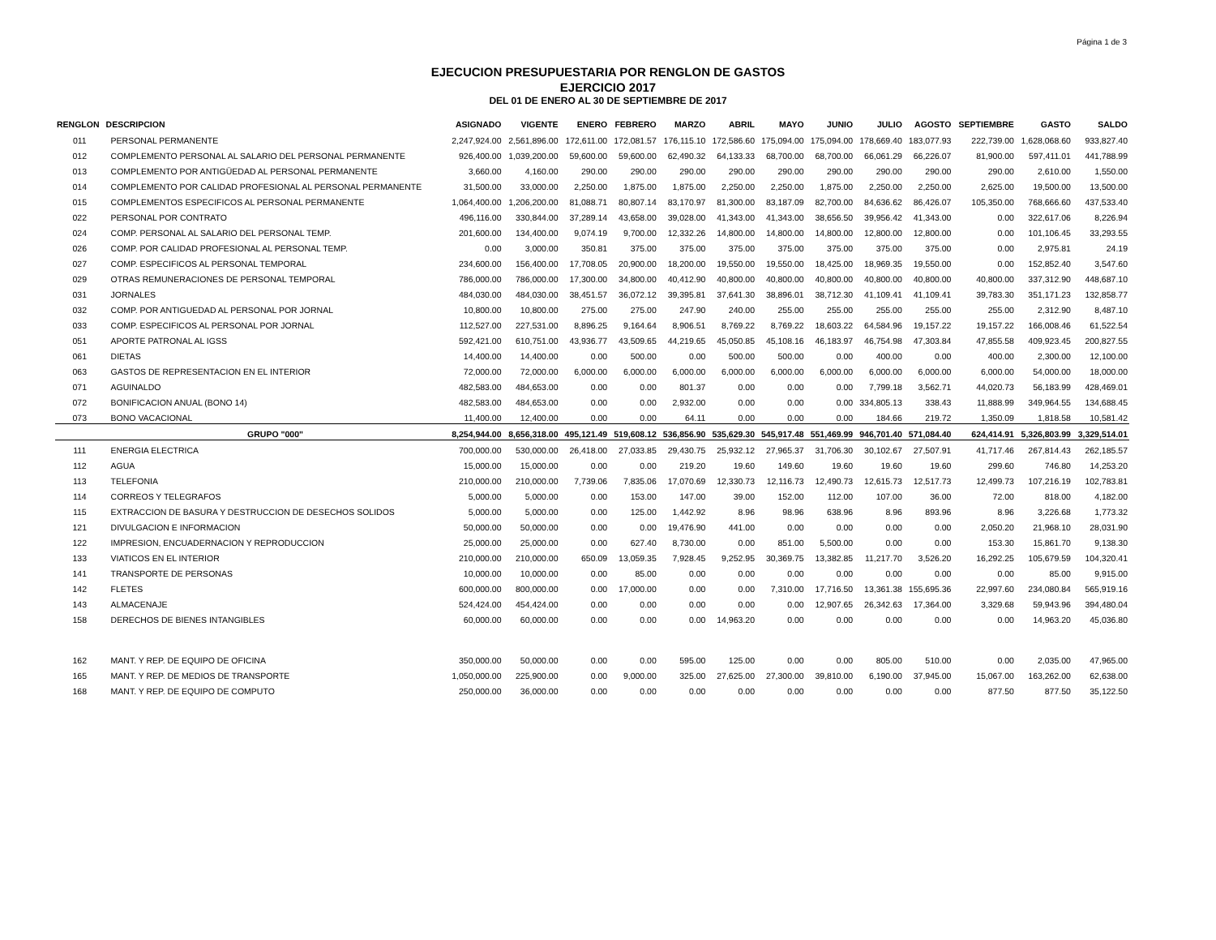Página 1 de 3
EJECUCION PRESUPUESTARIA POR RENGLON DE GASTOS
EJERCICIO 2017
DEL 01 DE ENERO AL 30 DE SEPTIEMBRE DE 2017
| RENGLON | DESCRIPCION | ASIGNADO | VIGENTE | ENERO | FEBRERO | MARZO | ABRIL | MAYO | JUNIO | JULIO | AGOSTO | SEPTIEMBRE | GASTO | SALDO |
| --- | --- | --- | --- | --- | --- | --- | --- | --- | --- | --- | --- | --- | --- | --- |
| 011 | PERSONAL PERMANENTE | 2,247,924.00 | 2,561,896.00 | 172,611.00 | 172,081.57 | 176,115.10 | 172,586.60 | 175,094.00 | 175,094.00 | 178,669.40 | 183,077.93 | 222,739.00 | 1,628,068.60 | 933,827.40 |
| 012 | COMPLEMENTO PERSONAL AL SALARIO DEL PERSONAL PERMANENTE | 926,400.00 | 1,039,200.00 | 59,600.00 | 59,600.00 | 62,490.32 | 64,133.33 | 68,700.00 | 68,700.00 | 66,061.29 | 66,226.07 | 81,900.00 | 597,411.01 | 441,788.99 |
| 013 | COMPLEMENTO POR ANTIGÜEDAD AL PERSONAL PERMANENTE | 3,660.00 | 4,160.00 | 290.00 | 290.00 | 290.00 | 290.00 | 290.00 | 290.00 | 290.00 | 290.00 | 290.00 | 2,610.00 | 1,550.00 |
| 014 | COMPLEMENTO POR CALIDAD PROFESIONAL AL PERSONAL PERMANENTE | 31,500.00 | 33,000.00 | 2,250.00 | 1,875.00 | 1,875.00 | 2,250.00 | 2,250.00 | 1,875.00 | 2,250.00 | 2,250.00 | 2,625.00 | 19,500.00 | 13,500.00 |
| 015 | COMPLEMENTOS ESPECIFICOS AL PERSONAL PERMANENTE | 1,064,400.00 | 1,206,200.00 | 81,088.71 | 80,807.14 | 83,170.97 | 81,300.00 | 83,187.09 | 82,700.00 | 84,636.62 | 86,426.07 | 105,350.00 | 768,666.60 | 437,533.40 |
| 022 | PERSONAL POR CONTRATO | 496,116.00 | 330,844.00 | 37,289.14 | 43,658.00 | 39,028.00 | 41,343.00 | 41,343.00 | 38,656.50 | 39,956.42 | 41,343.00 | 0.00 | 322,617.06 | 8,226.94 |
| 024 | COMP. PERSONAL AL SALARIO DEL PERSONAL TEMP. | 201,600.00 | 134,400.00 | 9,074.19 | 9,700.00 | 12,332.26 | 14,800.00 | 14,800.00 | 14,800.00 | 12,800.00 | 12,800.00 | 0.00 | 101,106.45 | 33,293.55 |
| 026 | COMP. POR CALIDAD PROFESIONAL AL PERSONAL TEMP. | 0.00 | 3,000.00 | 350.81 | 375.00 | 375.00 | 375.00 | 375.00 | 375.00 | 375.00 | 375.00 | 0.00 | 2,975.81 | 24.19 |
| 027 | COMP. ESPECIFICOS AL PERSONAL TEMPORAL | 234,600.00 | 156,400.00 | 17,708.05 | 20,900.00 | 18,200.00 | 19,550.00 | 19,550.00 | 18,425.00 | 18,969.35 | 19,550.00 | 0.00 | 152,852.40 | 3,547.60 |
| 029 | OTRAS REMUNERACIONES DE PERSONAL TEMPORAL | 786,000.00 | 786,000.00 | 17,300.00 | 34,800.00 | 40,412.90 | 40,800.00 | 40,800.00 | 40,800.00 | 40,800.00 | 40,800.00 | 40,800.00 | 337,312.90 | 448,687.10 |
| 031 | JORNALES | 484,030.00 | 484,030.00 | 38,451.57 | 36,072.12 | 39,395.81 | 37,641.30 | 38,896.01 | 38,712.30 | 41,109.41 | 41,109.41 | 39,783.30 | 351,171.23 | 132,858.77 |
| 032 | COMP. POR ANTIGUEDAD AL PERSONAL POR JORNAL | 10,800.00 | 10,800.00 | 275.00 | 275.00 | 247.90 | 240.00 | 255.00 | 255.00 | 255.00 | 255.00 | 255.00 | 2,312.90 | 8,487.10 |
| 033 | COMP. ESPECIFICOS AL PERSONAL POR JORNAL | 112,527.00 | 227,531.00 | 8,896.25 | 9,164.64 | 8,906.51 | 8,769.22 | 8,769.22 | 18,603.22 | 64,584.96 | 19,157.22 | 19,157.22 | 166,008.46 | 61,522.54 |
| 051 | APORTE PATRONAL AL IGSS | 592,421.00 | 610,751.00 | 43,936.77 | 43,509.65 | 44,219.65 | 45,050.85 | 45,108.16 | 46,183.97 | 46,754.98 | 47,303.84 | 47,855.58 | 409,923.45 | 200,827.55 |
| 061 | DIETAS | 14,400.00 | 14,400.00 | 0.00 | 500.00 | 0.00 | 500.00 | 500.00 | 0.00 | 400.00 | 0.00 | 400.00 | 2,300.00 | 12,100.00 |
| 063 | GASTOS DE REPRESENTACION EN EL INTERIOR | 72,000.00 | 72,000.00 | 6,000.00 | 6,000.00 | 6,000.00 | 6,000.00 | 6,000.00 | 6,000.00 | 6,000.00 | 6,000.00 | 6,000.00 | 54,000.00 | 18,000.00 |
| 071 | AGUINALDO | 482,583.00 | 484,653.00 | 0.00 | 0.00 | 801.37 | 0.00 | 0.00 | 0.00 | 7,799.18 | 3,562.71 | 44,020.73 | 56,183.99 | 428,469.01 |
| 072 | BONIFICACION ANUAL (BONO 14) | 482,583.00 | 484,653.00 | 0.00 | 0.00 | 2,932.00 | 0.00 | 0.00 | 0.00 | 334,805.13 | 338.43 | 11,888.99 | 349,964.55 | 134,688.45 |
| 073 | BONO VACACIONAL | 11,400.00 | 12,400.00 | 0.00 | 0.00 | 64.11 | 0.00 | 0.00 | 0.00 | 184.66 | 219.72 | 1,350.09 | 1,818.58 | 10,581.42 |
| | GRUPO "000" | 8,254,944.00 | 8,656,318.00 | 495,121.49 | 519,608.12 | 536,856.90 | 535,629.30 | 545,917.48 | 551,469.99 | 946,701.40 | 571,084.40 | 624,414.91 | 5,326,803.99 | 3,329,514.01 |
| 111 | ENERGIA ELECTRICA | 700,000.00 | 530,000.00 | 26,418.00 | 27,033.85 | 29,430.75 | 25,932.12 | 27,965.37 | 31,706.30 | 30,102.67 | 27,507.91 | 41,717.46 | 267,814.43 | 262,185.57 |
| 112 | AGUA | 15,000.00 | 15,000.00 | 0.00 | 0.00 | 219.20 | 19.60 | 149.60 | 19.60 | 19.60 | 19.60 | 299.60 | 746.80 | 14,253.20 |
| 113 | TELEFONIA | 210,000.00 | 210,000.00 | 7,739.06 | 7,835.06 | 17,070.69 | 12,330.73 | 12,116.73 | 12,490.73 | 12,615.73 | 12,517.73 | 12,499.73 | 107,216.19 | 102,783.81 |
| 114 | CORREOS Y TELEGRAFOS | 5,000.00 | 5,000.00 | 0.00 | 153.00 | 147.00 | 39.00 | 152.00 | 112.00 | 107.00 | 36.00 | 72.00 | 818.00 | 4,182.00 |
| 115 | EXTRACCION DE BASURA Y DESTRUCCION DE DESECHOS SOLIDOS | 5,000.00 | 5,000.00 | 0.00 | 125.00 | 1,442.92 | 8.96 | 98.96 | 638.96 | 8.96 | 893.96 | 8.96 | 3,226.68 | 1,773.32 |
| 121 | DIVULGACION E INFORMACION | 50,000.00 | 50,000.00 | 0.00 | 0.00 | 19,476.90 | 441.00 | 0.00 | 0.00 | 0.00 | 0.00 | 2,050.20 | 21,968.10 | 28,031.90 |
| 122 | IMPRESION, ENCUADERNACION Y REPRODUCCION | 25,000.00 | 25,000.00 | 0.00 | 627.40 | 8,730.00 | 0.00 | 851.00 | 5,500.00 | 0.00 | 0.00 | 153.30 | 15,861.70 | 9,138.30 |
| 133 | VIATICOS EN EL INTERIOR | 210,000.00 | 210,000.00 | 650.09 | 13,059.35 | 7,928.45 | 9,252.95 | 30,369.75 | 13,382.85 | 11,217.70 | 3,526.20 | 16,292.25 | 105,679.59 | 104,320.41 |
| 141 | TRANSPORTE DE PERSONAS | 10,000.00 | 10,000.00 | 0.00 | 85.00 | 0.00 | 0.00 | 0.00 | 0.00 | 0.00 | 0.00 | 0.00 | 85.00 | 9,915.00 |
| 142 | FLETES | 600,000.00 | 800,000.00 | 0.00 | 17,000.00 | 0.00 | 0.00 | 7,310.00 | 17,716.50 | 13,361.38 | 155,695.36 | 22,997.60 | 234,080.84 | 565,919.16 |
| 143 | ALMACENAJE | 524,424.00 | 454,424.00 | 0.00 | 0.00 | 0.00 | 0.00 | 0.00 | 12,907.65 | 26,342.63 | 17,364.00 | 3,329.68 | 59,943.96 | 394,480.04 |
| 158 | DERECHOS DE BIENES INTANGIBLES | 60,000.00 | 60,000.00 | 0.00 | 0.00 | 0.00 | 14,963.20 | 0.00 | 0.00 | 0.00 | 0.00 | 0.00 | 14,963.20 | 45,036.80 |
| 162 | MANT. Y REP. DE EQUIPO DE OFICINA | 350,000.00 | 50,000.00 | 0.00 | 0.00 | 595.00 | 125.00 | 0.00 | 0.00 | 805.00 | 510.00 | 0.00 | 2,035.00 | 47,965.00 |
| 165 | MANT. Y REP. DE MEDIOS DE TRANSPORTE | 1,050,000.00 | 225,900.00 | 0.00 | 9,000.00 | 325.00 | 27,625.00 | 27,300.00 | 39,810.00 | 6,190.00 | 37,945.00 | 15,067.00 | 163,262.00 | 62,638.00 |
| 168 | MANT. Y REP. DE EQUIPO DE COMPUTO | 250,000.00 | 36,000.00 | 0.00 | 0.00 | 0.00 | 0.00 | 0.00 | 0.00 | 0.00 | 0.00 | 877.50 | 877.50 | 35,122.50 |